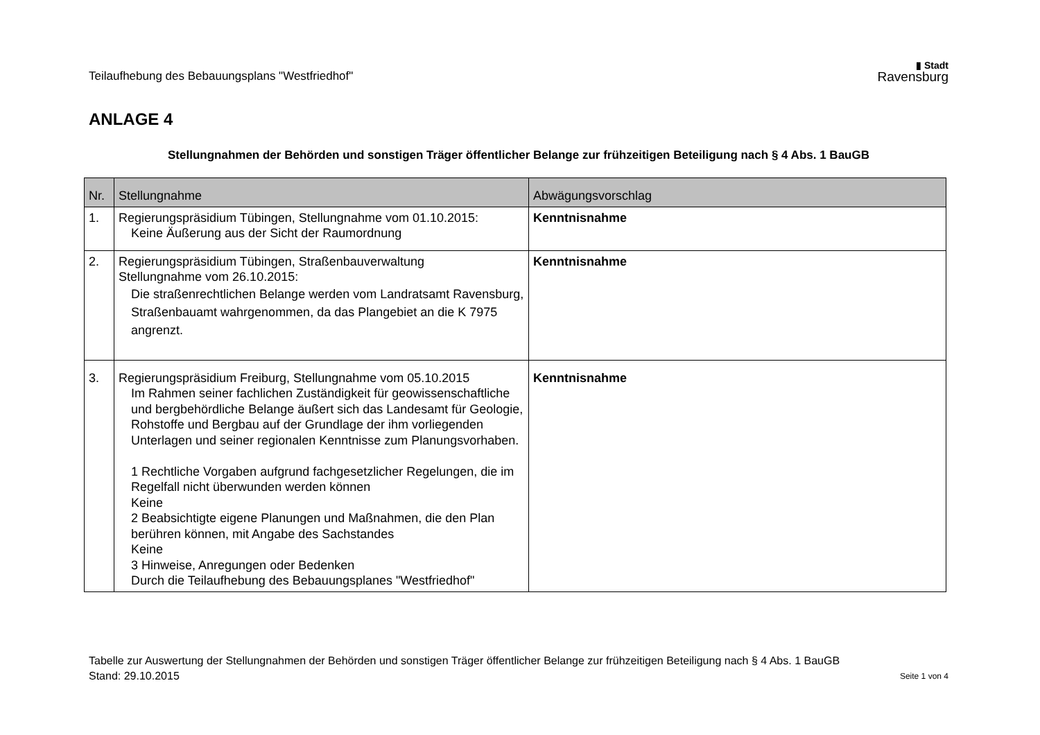Teilaufhebung des Bebauungsplans "Westfriedhof"
▮ Stadt
Ravensburg
ANLAGE 4
Stellungnahmen der Behörden und sonstigen Träger öffentlicher Belange zur frühzeitigen Beteiligung nach § 4 Abs. 1 BauGB
| Nr. | Stellungnahme | Abwägungsvorschlag |
| --- | --- | --- |
| 1. | Regierungspräsidium Tübingen, Stellungnahme vom 01.10.2015: Keine Äußerung aus der Sicht der Raumordnung | Kenntnisnahme |
| 2. | Regierungspräsidium Tübingen, Straßenbauverwaltung Stellungnahme vom 26.10.2015: Die straßenrechtlichen Belange werden vom Landratsamt Ravensburg, Straßenbauamt wahrgenommen, da das Plangebiet an die K 7975 angrenzt. | Kenntnisnahme |
| 3. | Regierungspräsidium Freiburg, Stellungnahme vom 05.10.2015 Im Rahmen seiner fachlichen Zuständigkeit für geowissenschaftliche und bergbehördliche Belange äußert sich das Landesamt für Geologie, Rohstoffe und Bergbau auf der Grundlage der ihm vorliegenden Unterlagen und seiner regionalen Kenntnisse zum Planungsvorhaben. 1 Rechtliche Vorgaben aufgrund fachgesetzlicher Regelungen, die im Regelfall nicht überwunden werden können Keine 2 Beabsichtigte eigene Planungen und Maßnahmen, die den Plan berühren können, mit Angabe des Sachstandes Keine 3 Hinweise, Anregungen oder Bedenken Durch die Teilaufhebung des Bebauungsplanes "Westfriedhof" | Kenntnisnahme |
Tabelle zur Auswertung der Stellungnahmen der Behörden und sonstigen Träger öffentlicher Belange zur frühzeitigen Beteiligung nach § 4 Abs. 1 BauGB
Stand: 29.10.2015 Seite 1 von 4